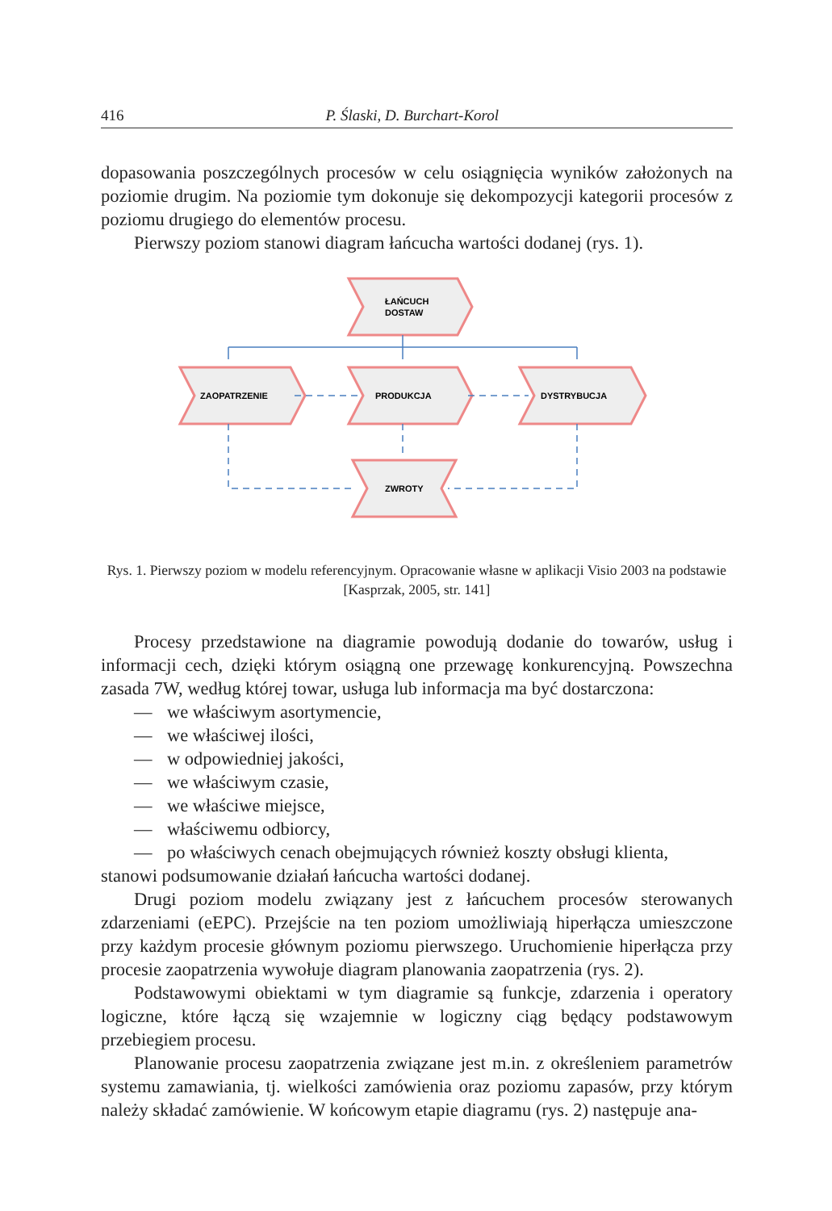416 P. Ślaski, D. Burchart-Korol
dopasowania poszczególnych procesów w celu osiągnięcia wyników założonych na poziomie drugim. Na poziomie tym dokonuje się dekompozycji kategorii procesów z poziomu drugiego do elementów procesu.
Pierwszy poziom stanowi diagram łańcucha wartości dodanej (rys. 1).
ŁAŃCUCH
DOSTAW
ZAOPATRZENIE
PRODUKCJA
DYSTRYBUCJA
ZWROTY
Rys. 1. Pierwszy poziom w modelu referencyjnym. Opracowanie własne w aplikacji Visio 2003 na podstawie [Kasprzak, 2005, str. 141]
Procesy przedstawione na diagramie powodują dodanie do towarów, usług i informacji cech, dzięki którym osiągną one przewagę konkurencyjną. Powszechna zasada 7W, według której towar, usługa lub informacja ma być dostarczona:
— we właściwym asortymencie,
— we właściwej ilości,
— w odpowiedniej jakości,
— we właściwym czasie,
— we właściwe miejsce,
— właściwemu odbiorcy,
— po właściwych cenach obejmujących również koszty obsługi klienta,
stanowi podsumowanie działań łańcucha wartości dodanej.
Drugi poziom modelu związany jest z łańcuchem procesów sterowanych zdarzeniami (eEPC). Przejście na ten poziom umożliwiają hiperłącza umieszczone przy każdym procesie głównym poziomu pierwszego. Uruchomienie hiperłącza przy procesie zaopatrzenia wywołuje diagram planowania zaopatrzenia (rys. 2).
Podstawowymi obiektami w tym diagramie są funkcje, zdarzenia i operatory logiczne, które łączą się wzajemnie w logiczny ciąg będący podstawowym przebiegiem procesu.
Planowanie procesu zaopatrzenia związane jest m.in. z określeniem parametrów systemu zamawiania, tj. wielkości zamówienia oraz poziomu zapasów, przy którym należy składać zamówienie. W końcowym etapie diagramu (rys. 2) następuje ana-